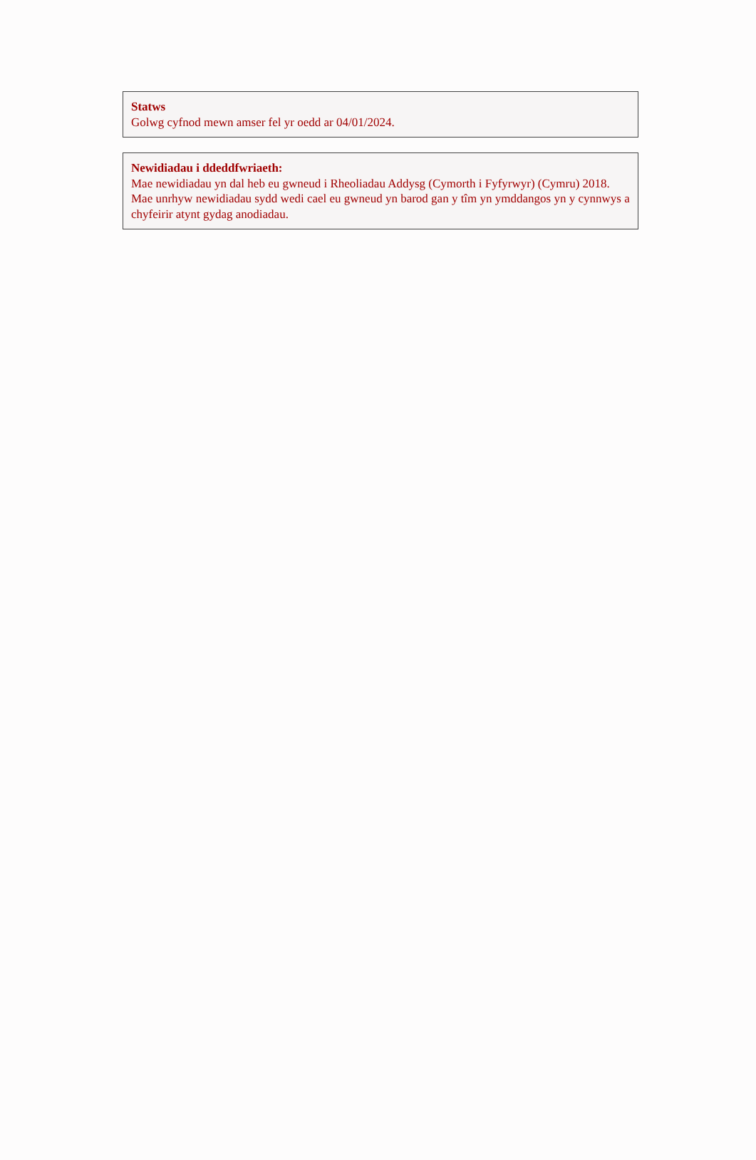Statws
Golwg cyfnod mewn amser fel yr oedd ar 04/01/2024.
Newidiadau i ddeddfwriaeth:
Mae newidiadau yn dal heb eu gwneud i Rheoliadau Addysg (Cymorth i Fyfyrwyr) (Cymru) 2018. Mae unrhyw newidiadau sydd wedi cael eu gwneud yn barod gan y tîm yn ymddangos yn y cynnwys a chyfeirir atynt gydag anodiadau.